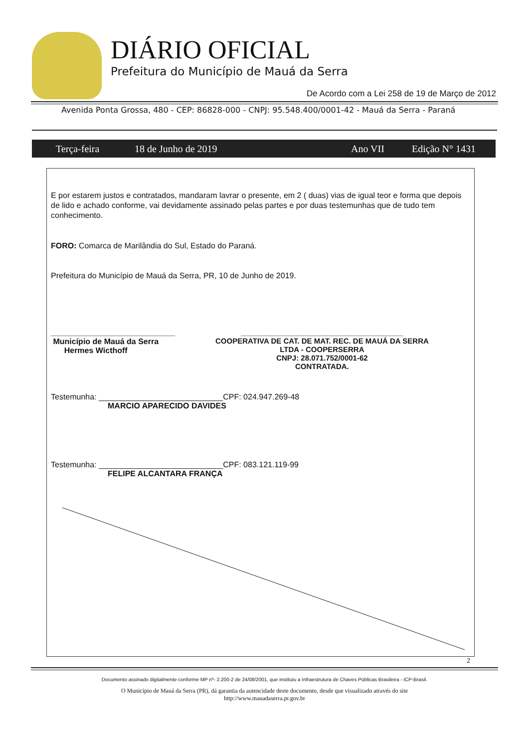DIÁRIO OFICIAL
Prefeitura do Município de Mauá da Serra
De Acordo com a Lei 258 de 19 de Março de 2012
Avenida Ponta Grossa, 480 - CEP: 86828-000 - CNPJ: 95.548.400/0001-42 - Mauá da Serra - Paraná
Terça-feira 18 de Junho de 2019 Ano VII Edição N° 1431
E por estarem justos e contratados, mandaram lavrar o presente, em 2 ( duas) vias de igual teor e forma que depois de lido e achado conforme, vai devidamente assinado pelas partes e por duas testemunhas que de tudo tem conhecimento.
FORO: Comarca de Marilândia do Sul, Estado do Paraná.
Prefeitura do Município de Mauá da Serra, PR, 10 de Junho de 2019.
____________________________
Município de Mauá da Serra
Hermes Wicthoff
_______________________________________
COOPERATIVA DE CAT. DE MAT. REC. DE MAUÁ DA SERRA
LTDA - COOPERSERRA
CNPJ: 28.071.752/0001-62
CONTRATADA.
Testemunha: ____________________________CPF: 024.947.269-48
MARCIO APARECIDO DAVIDES
Testemunha: ____________________________CPF: 083.121.119-99
FELIPE ALCANTARA FRANÇA
2
Documento assinado digitalmente conforme MP nº- 2.200-2 de 24/08/2001, que instituiu a Infraestrutura de Chaves Públicas Brasileira - ICP-Brasil.
O Município de Mauá da Serra (PR), dá garantia da autencidade deste documento, desde que visualizado através do site
http://www.mauadaserra.pr.gov.br